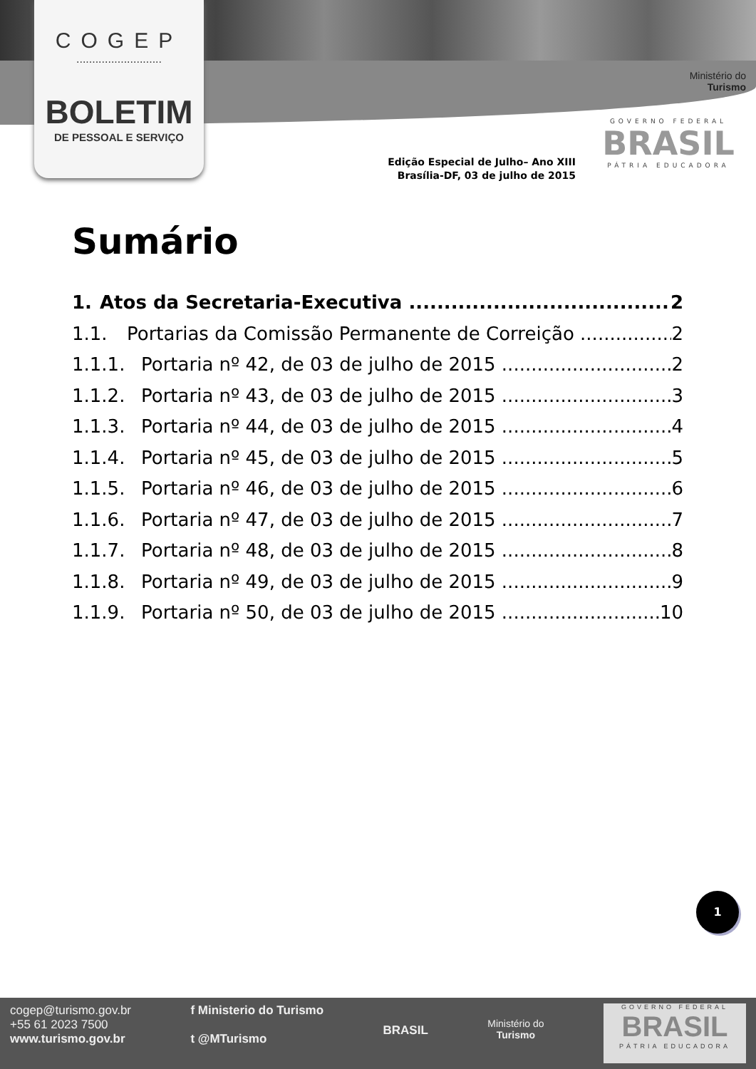COGEP
...........................
BOLETIM
DE PESSOAL E SERVIÇO
Ministério do
Turismo
GOVERNO FEDERAL
BRASIL
PÁTRIA EDUCADORA
Edição Especial de Julho– Ano XIII
Brasília-DF, 03 de julho de 2015
Sumário
1. Atos da Secretaria-Executiva 2
1.1. Portarias da Comissão Permanente de Correição 2
1.1.1. Portaria nº 42, de 03 de julho de 2015 2
1.1.2. Portaria nº 43, de 03 de julho de 2015 3
1.1.3. Portaria nº 44, de 03 de julho de 2015 4
1.1.4. Portaria nº 45, de 03 de julho de 2015 5
1.1.5. Portaria nº 46, de 03 de julho de 2015 6
1.1.6. Portaria nº 47, de 03 de julho de 2015 7
1.1.7. Portaria nº 48, de 03 de julho de 2015 8
1.1.8. Portaria nº 49, de 03 de julho de 2015 9
1.1.9. Portaria nº 50, de 03 de julho de 2015 10
1
cogep@turismo.gov.br
+55 61 2023 7500
www.turismo.gov.br
f Ministerio do Turismo
t @MTurismo
BRASIL
Ministério do
Turismo
GOVERNO FEDERAL
BRASIL
PÁTRIA EDUCADORA